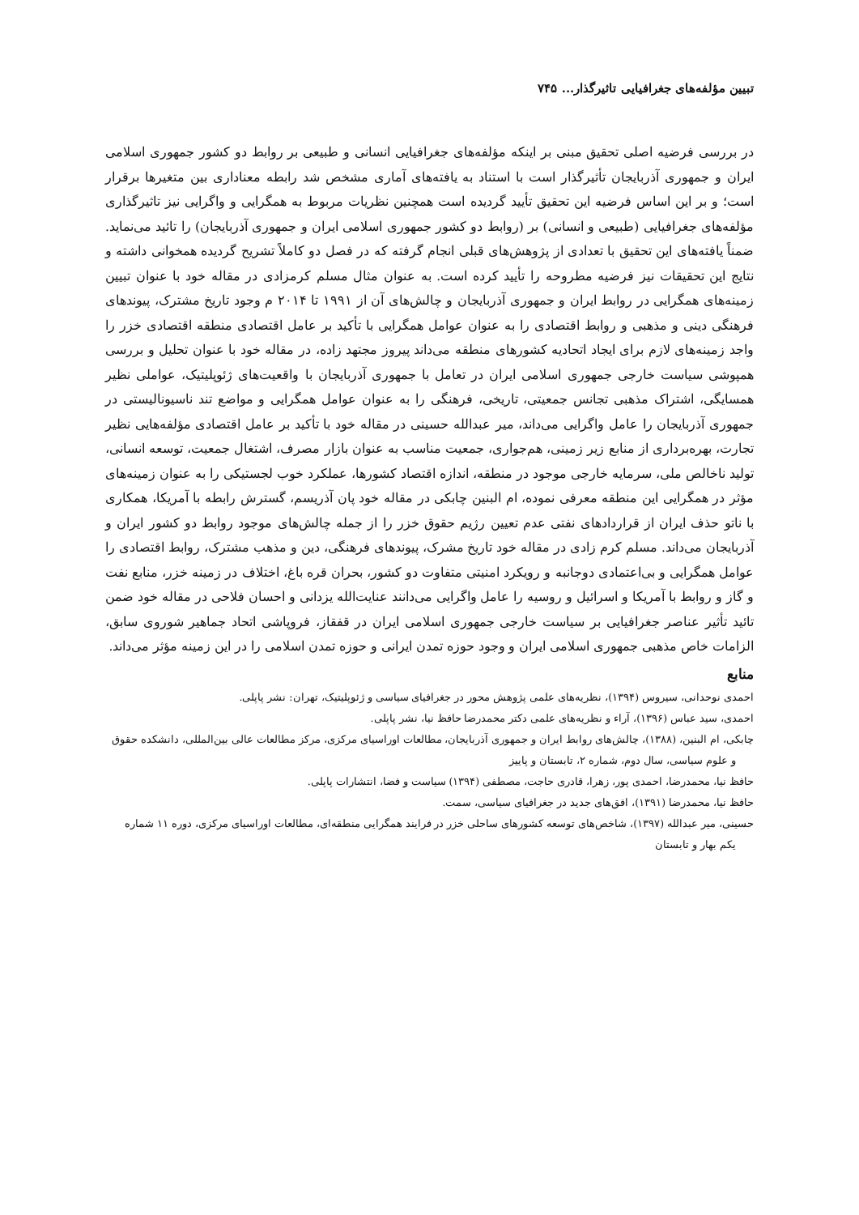تبیین مؤلفه‌های جغرافیایی تاثیرگذار... ۷۴۵
در بررسی فرضیه اصلی تحقیق مبنی بر اینکه مؤلفه‌های جغرافیایی انسانی و طبیعی بر روابط دو کشور جمهوری اسلامی ایران و جمهوری آذربایجان تأثیرگذار است با استناد به یافته‌های آماری مشخص شد رابطه معناداری بین متغیرها برقرار است؛ و بر این اساس فرضیه این تحقیق تأیید گردیده است همچنین نظریات مربوط به همگرایی و واگرایی نیز تاثیرگذاری مؤلفه‌های جغرافیایی (طبیعی و انسانی) بر (روابط دو کشور جمهوری اسلامی ایران و جمهوری آذربایجان) را تائید می‌نماید. ضمناً یافته‌های این تحقیق با تعدادی از پژوهش‌های قبلی انجام گرفته که در فصل دو کاملاً تشریح گردیده همخوانی داشته و نتایج این تحقیقات نیز فرضیه مطروحه را تأیید کرده است. به عنوان مثال مسلم کرمزادی در مقاله خود با عنوان تبیین زمینه‌های همگرایی در روابط ایران و جمهوری آذربایجان و چالش‌های آن از ۱۹۹۱ تا ۲۰۱۴ م وجود تاریخ مشترک، پیوندهای فرهنگی دینی و مذهبی و روابط اقتصادی را به عنوان عوامل همگرایی با تأکید بر عامل اقتصادی منطقه اقتصادی خزر را واجد زمینه‌های لازم برای ایجاد اتحادیه کشورهای منطقه می‌داند پیروز مجتهد زاده، در مقاله خود با عنوان تحلیل و بررسی همپوشی سیاست خارجی جمهوری اسلامی ایران در تعامل با جمهوری آذربایجان با واقعیت‌های ژئوپلیتیک، عواملی نظیر همسایگی، اشتراک مذهبی تجانس جمعیتی، تاریخی، فرهنگی را به عنوان عوامل همگرایی و مواضع تند ناسیونالیستی در جمهوری آذربایجان را عامل واگرایی می‌داند، میر عبدالله حسینی در مقاله خود با تأکید بر عامل اقتصادی مؤلفه‌هایی نظیر تجارت، بهره‌برداری از منابع زیر زمینی، هم‌جواری، جمعیت مناسب به عنوان بازار مصرف، اشتغال جمعیت، توسعه انسانی، تولید ناخالص ملی، سرمایه خارجی موجود در منطقه، اندازه اقتصاد کشورها، عملکرد خوب لجستیکی را به عنوان زمینه‌های مؤثر در همگرایی این منطقه معرفی نموده، ام البنین چابکی در مقاله خود پان آذریسم، گسترش رابطه با آمریکا، همکاری با ناتو حذف ایران از قراردادهای نفتی عدم تعیین رژیم حقوق خزر را از جمله چالش‌های موجود روابط دو کشور ایران و آذربایجان می‌داند. مسلم کرم زادی در مقاله خود تاریخ مشرک، پیوندهای فرهنگی، دین و مذهب مشترک، روابط اقتصادی را عوامل همگرایی و بی‌اعتمادی دوجانبه و رویکرد امنیتی متفاوت دو کشور، بحران قره باغ، اختلاف در زمینه خزر، منابع نفت و گاز و روابط با آمریکا و اسرائیل و روسیه را عامل واگرایی می‌دانند عنایت‌الله یزدانی و احسان فلاحی در مقاله خود ضمن تائید تأثیر عناصر جغرافیایی بر سیاست خارجی جمهوری اسلامی ایران در قفقاز، فروپاشی اتحاد جماهیر شوروی سابق، الزامات خاص مذهبی جمهوری اسلامی ایران و وجود حوزه تمدن ایرانی و حوزه تمدن اسلامی را در این زمینه مؤثر می‌داند.
منابع
احمدی نوحدانی، سیروس (۱۳۹۴)، نظریه‌های علمی پژوهش محور در جغرافیای سیاسی و ژئوپلیتیک، تهران: نشر پاپلی.
احمدی، سید عباس (۱۳۹۶)، آراء و نظریه‌های علمی دکتر محمدرضا حافظ نیا، نشر پاپلی.
چابکی، ام البنین، (۱۳۸۸)، چالش‌های روابط ایران و جمهوری آذربایجان، مطالعات اوراسیای مرکزی، مرکز مطالعات عالی بین‌المللی، دانشکده حقوق و علوم سیاسی، سال دوم، شماره ۲، تابستان و پاییز
حافظ نیا، محمدرضا، احمدی پور، زهرا، قادری حاجت، مصطفی (۱۳۹۴) سیاست و فضا، انتشارات پاپلی.
حافظ نیا، محمدرضا (۱۳۹۱)، افق‌های جدید در جغرافیای سیاسی، سمت.
حسینی، میر عبدالله (۱۳۹۷)، شاخص‌های توسعه کشورهای ساحلی خزر در فرایند همگرایی منطقه‌ای، مطالعات اوراسیای مرکزی، دوره ۱۱ شماره یکم بهار و تابستان